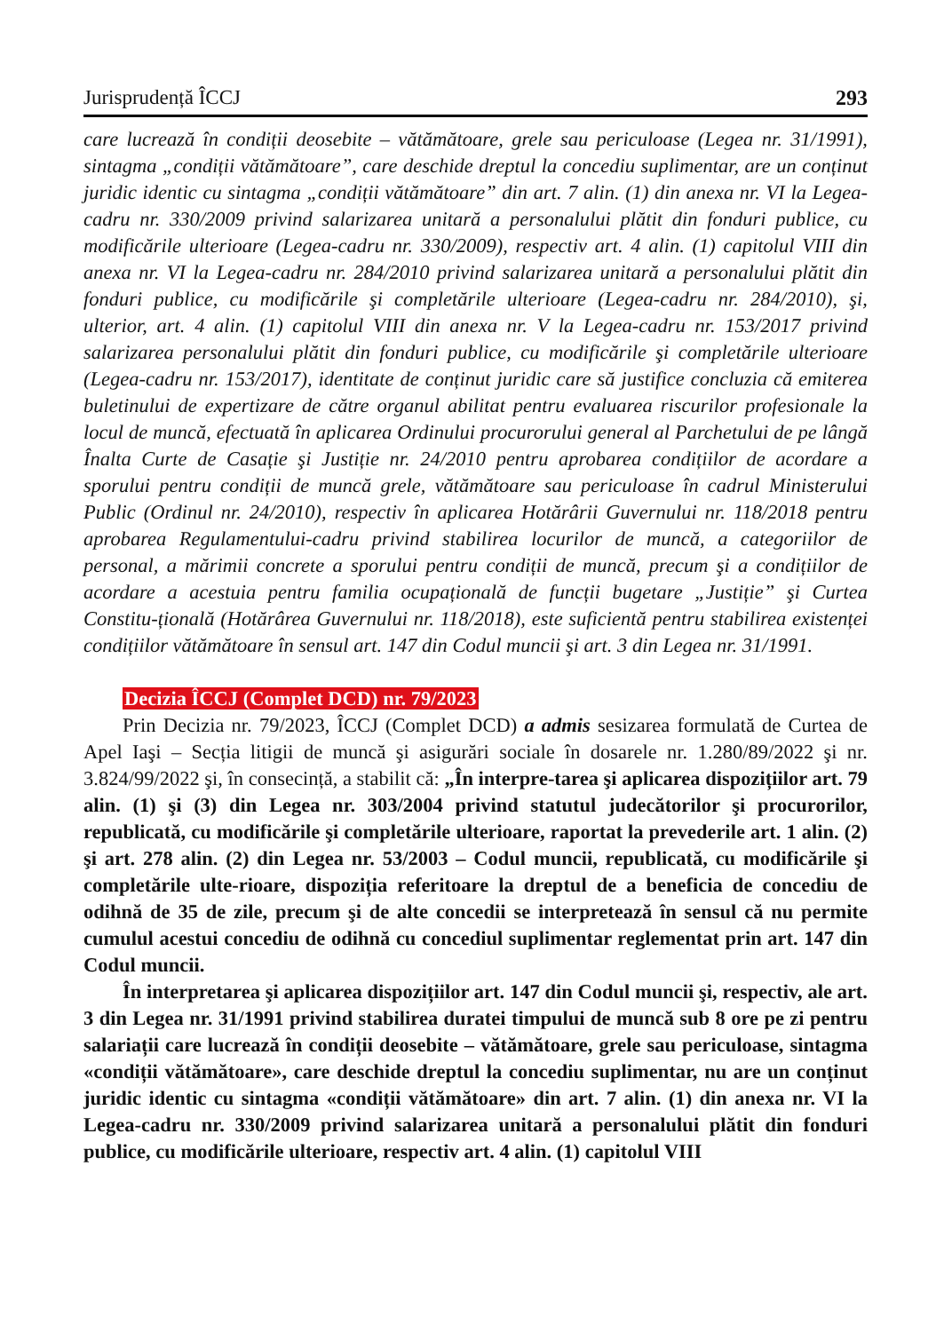Jurisprudență ÎCCJ 293
care lucrează în condiții deosebite – vătămătoare, grele sau periculoase (Legea nr. 31/1991), sintagma „condiții vătămătoare”, care deschide dreptul la concediu suplimentar, are un conținut juridic identic cu sintagma „condiții vătămătoare” din art. 7 alin. (1) din anexa nr. VI la Legea-cadru nr. 330/2009 privind salarizarea unitară a personalului plătit din fonduri publice, cu modificările ulterioare (Legea-cadru nr. 330/2009), respectiv art. 4 alin. (1) capitolul VIII din anexa nr. VI la Legea-cadru nr. 284/2010 privind salarizarea unitară a personalului plătit din fonduri publice, cu modificările şi completările ulterioare (Legea-cadru nr. 284/2010), şi, ulterior, art. 4 alin. (1) capitolul VIII din anexa nr. V la Legea-cadru nr. 153/2017 privind salarizarea personalului plătit din fonduri publice, cu modificările şi completările ulterioare (Legea-cadru nr. 153/2017), identitate de conținut juridic care să justifice concluzia că emiterea buletinului de expertizare de către organul abilitat pentru evaluarea riscurilor profesionale la locul de muncă, efectuată în aplicarea Ordinului procurorului general al Parchetului de pe lângă Înalta Curte de Casație şi Justiție nr. 24/2010 pentru aprobarea condițiilor de acordare a sporului pentru condiții de muncă grele, vătămătoare sau periculoase în cadrul Ministerului Public (Ordinul nr. 24/2010), respectiv în aplicarea Hotărârii Guvernului nr. 118/2018 pentru aprobarea Regulamentului-cadru privind stabilirea locurilor de muncă, a categoriilor de personal, a mărimii concrete a sporului pentru condiții de muncă, precum şi a condițiilor de acordare a acestuia pentru familia ocupațională de funcții bugetare „Justiție” şi Curtea Constitu-țională (Hotărârea Guvernului nr. 118/2018), este suficientă pentru stabilirea existenței condițiilor vătămătoare în sensul art. 147 din Codul muncii şi art. 3 din Legea nr. 31/1991.
Decizia ÎCCJ (Complet DCD) nr. 79/2023
Prin Decizia nr. 79/2023, ÎCCJ (Complet DCD) a admis sesizarea formulată de Curtea de Apel Iaşi – Secția litigii de muncă şi asigurări sociale în dosarele nr. 1.280/89/2022 şi nr. 3.824/99/2022 şi, în consecință, a stabilit că: „În interpre-tarea şi aplicarea dispozițiilor art. 79 alin. (1) şi (3) din Legea nr. 303/2004 privind statutul judecătorilor şi procurorilor, republicată, cu modificările şi completările ulterioare, raportat la prevederile art. 1 alin. (2) şi art. 278 alin. (2) din Legea nr. 53/2003 – Codul muncii, republicată, cu modificările şi completările ulte-rioare, dispoziția referitoare la dreptul de a beneficia de concediu de odihnă de 35 de zile, precum şi de alte concedii se interpretează în sensul că nu permite cumulul acestui concediu de odihnă cu concediul suplimentar reglementat prin art. 147 din Codul muncii.
În interpretarea şi aplicarea dispozițiilor art. 147 din Codul muncii şi, respectiv, ale art. 3 din Legea nr. 31/1991 privind stabilirea duratei timpului de muncă sub 8 ore pe zi pentru salariații care lucrează în condiții deosebite – vătămătoare, grele sau periculoase, sintagma «condiții vătămătoare», care deschide dreptul la concediu suplimentar, nu are un conținut juridic identic cu sintagma «condiții vătămătoare» din art. 7 alin. (1) din anexa nr. VI la Legea-cadru nr. 330/2009 privind salarizarea unitară a personalului plătit din fonduri publice, cu modificările ulterioare, respectiv art. 4 alin. (1) capitolul VIII